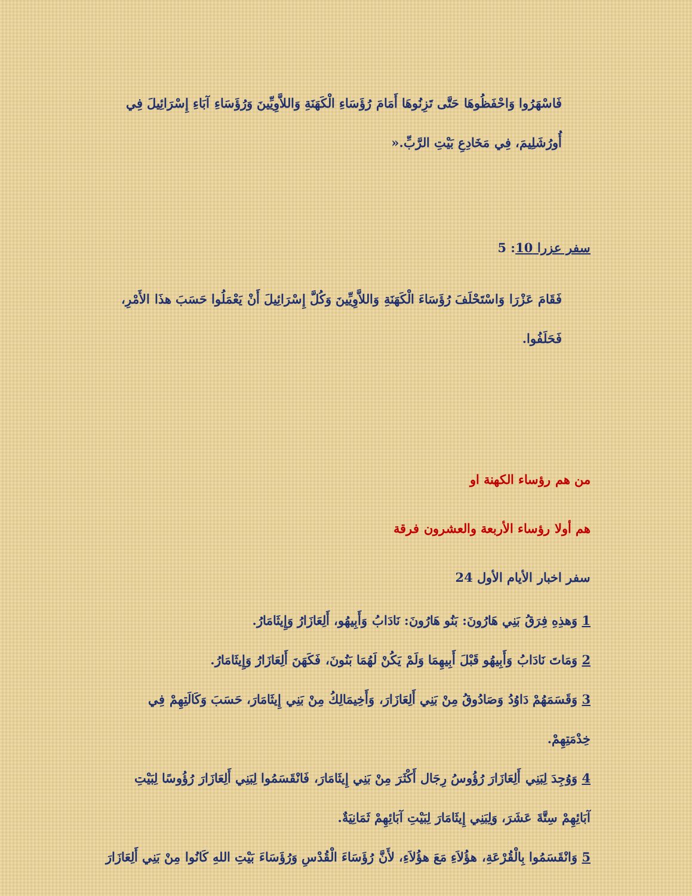فَاسْهَرُوا وَاحْفَظُوهَا حَتَّى تَزِنُوهَا أَمَامَ رُؤَسَاءِ الْكَهَنَةِ وَاللاَّوِيِّينَ وَرُؤَسَاءِ آبَاءِ إِسْرَائِيلَ فِي أُورُشَلِيمَ، فِي مَخَادِعِ بَيْتِ الرَّبِّ.«
سفر عزرا 10: 5
فَقَامَ عَزْرَا وَاسْتَحْلَفَ رُؤَسَاءَ الْكَهَنَةِ وَاللاَّوِيِّينَ وَكُلَّ إِسْرَائِيلَ أَنْ يَعْمَلُوا حَسَبَ هذَا الأَمْرِ، فَحَلَفُوا.
من هم رؤساء الكهنة او
هم أولا رؤساء الأربعة والعشرون فرقة
سفر اخبار الأيام الأول 24
1 وَهذِهِ فِرَقُ بَنِي هَارُونَ: بَنُو هَارُونَ: نَادَابُ وَأَبِيهُو، أَلِعَازَارُ وَإِيثَامَارُ.
2 وَمَاتَ نَادَابُ وَأَبِيهُو قَبْلَ أَبِيهِمَا وَلَمْ يَكُنْ لَهُمَا بَنُونَ، فَكَهَنَ أَلِعَازَارُ وَإِيثَامَارُ.
3 وَقَسَمَهُمْ دَاوُدُ وَصَادُوقُ مِنْ بَنِي أَلِعَازَارَ، وَأَخِيمَالِكُ مِنْ بَنِي إِيثَامَارَ، حَسَبَ وَكَالَتِهِمْ فِي خِدْمَتِهِمْ.
4 وَوُجِدَ لِبَنِي أَلِعَازَارَ رُؤُوسُ رِجَال أَكْثَرَ مِنْ بَنِي إِيثَامَارَ، فَانْقَسَمُوا لِبَنِي أَلِعَازَارَ رُؤُوسًا لِبَيْتِ آبَائِهِمْ سِتَّةَ عَشَرَ، وَلِبَنِي إِيثَامَارَ لِبَيْتِ آبَائِهِمْ ثَمَانِيَةٌ.
5 وَانْقَسَمُوا بِالْقُرْعَةِ، هؤُلاَءِ مَعَ هؤُلاَءِ، لأَنَّ رُؤَسَاءَ الْقُدْسِ وَرُؤَسَاءَ بَيْتِ اللهِ كَانُوا مِنْ بَنِي أَلِعَازَارَ